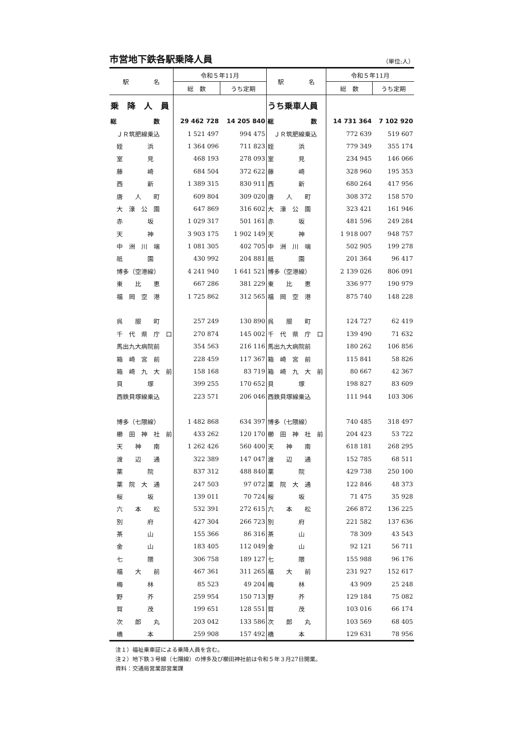市営地下鉄各駅乗降人員
（単位:人）
| 駅 名 | 令和５年11月 | | 駅 名 | 令和５年11月 | |
| --- | --- | --- | --- | --- | --- |
| | 総 数 | うち定期 | | 総 数 | うち定期 |
| 乗 降 人 員 | | | うち乗車人員 | | |
| 総 数 | 29 462 728 | 14 205 840 | 総 数 | 14 731 364 | 7 102 920 |
| ＪＲ筑肥線乗込 | 1 521 497 | 994 475 | ＪＲ筑肥線乗込 | 772 639 | 519 607 |
| 姪 浜 | 1 364 096 | 711 823 | 姪 浜 | 779 349 | 355 174 |
| 室 見 | 468 193 | 278 093 | 室 見 | 234 945 | 146 066 |
| 藤 崎 | 684 504 | 372 622 | 藤 崎 | 328 960 | 195 353 |
| 西 新 | 1 389 315 | 830 911 | 西 新 | 680 264 | 417 956 |
| 唐 人 町 | 609 804 | 309 020 | 唐 人 町 | 308 372 | 158 570 |
| 大 濠 公 園 | 647 869 | 316 602 | 大 濠 公 園 | 323 421 | 161 946 |
| 赤 坂 | 1 029 317 | 501 161 | 赤 坂 | 481 596 | 249 284 |
| 天 神 | 3 903 175 | 1 902 149 | 天 神 | 1 918 007 | 948 757 |
| 中 洲 川 端 | 1 081 305 | 402 705 | 中 洲 川 端 | 502 905 | 199 278 |
| 祇 園 | 430 992 | 204 881 | 祇 園 | 201 364 | 96 417 |
| 博多（空港線） | 4 241 940 | 1 641 521 | 博多（空港線） | 2 139 026 | 806 091 |
| 東 比 恵 | 667 286 | 381 229 | 東 比 恵 | 336 977 | 190 979 |
| 福 岡 空 港 | 1 725 862 | 312 565 | 福 岡 空 港 | 875 740 | 148 228 |
| 呉 服 町 | 257 249 | 130 890 | 呉 服 町 | 124 727 | 62 419 |
| 千 代 県 庁 口 | 270 874 | 145 002 | 千 代 県 庁 口 | 139 490 | 71 632 |
| 馬出九大病院前 | 354 563 | 216 116 | 馬出九大病院前 | 180 262 | 106 856 |
| 箱 崎 宮 前 | 228 459 | 117 367 | 箱 崎 宮 前 | 115 841 | 58 826 |
| 箱 崎 九 大 前 | 158 168 | 83 719 | 箱 崎 九 大 前 | 80 667 | 42 367 |
| 貝 塚 | 399 255 | 170 652 | 貝 塚 | 198 827 | 83 609 |
| 西鉄貝塚線乗込 | 223 571 | 206 046 | 西鉄貝塚線乗込 | 111 944 | 103 306 |
| 博多（七隈線） | 1 482 868 | 634 397 | 博多（七隈線） | 740 485 | 318 497 |
| 櫛 田 神 社 前 | 433 262 | 120 170 | 櫛 田 神 社 前 | 204 423 | 53 722 |
| 天 神 南 | 1 262 426 | 560 400 | 天 神 南 | 618 181 | 268 295 |
| 渡 辺 通 | 322 389 | 147 047 | 渡 辺 通 | 152 785 | 68 511 |
| 薬 院 | 837 312 | 488 840 | 薬 院 | 429 738 | 250 100 |
| 薬 院 大 通 | 247 503 | 97 072 | 薬 院 大 通 | 122 846 | 48 373 |
| 桜 坂 | 139 011 | 70 724 | 桜 坂 | 71 475 | 35 928 |
| 六 本 松 | 532 391 | 272 615 | 六 本 松 | 266 872 | 136 225 |
| 別 府 | 427 304 | 266 723 | 別 府 | 221 582 | 137 636 |
| 茶 山 | 155 366 | 86 316 | 茶 山 | 78 309 | 43 543 |
| 金 山 | 183 405 | 112 049 | 金 山 | 92 121 | 56 711 |
| 七 隈 | 306 758 | 189 127 | 七 隈 | 155 988 | 96 176 |
| 福 大 前 | 467 361 | 311 265 | 福 大 前 | 231 927 | 152 617 |
| 梅 林 | 85 523 | 49 204 | 梅 林 | 43 909 | 25 248 |
| 野 芥 | 259 954 | 150 713 | 野 芥 | 129 184 | 75 082 |
| 賀 茂 | 199 651 | 128 551 | 賀 茂 | 103 016 | 66 174 |
| 次 郎 丸 | 203 042 | 133 586 | 次 郎 丸 | 103 569 | 68 405 |
| 橋 本 | 259 908 | 157 492 | 橋 本 | 129 631 | 78 956 |
注１）福祉乗車証による乗降人員を含む。
注２）地下鉄３号線（七隈線）の博多及び櫛田神社前は令和５年３月27日開業。
資料：交通局営業部営業課